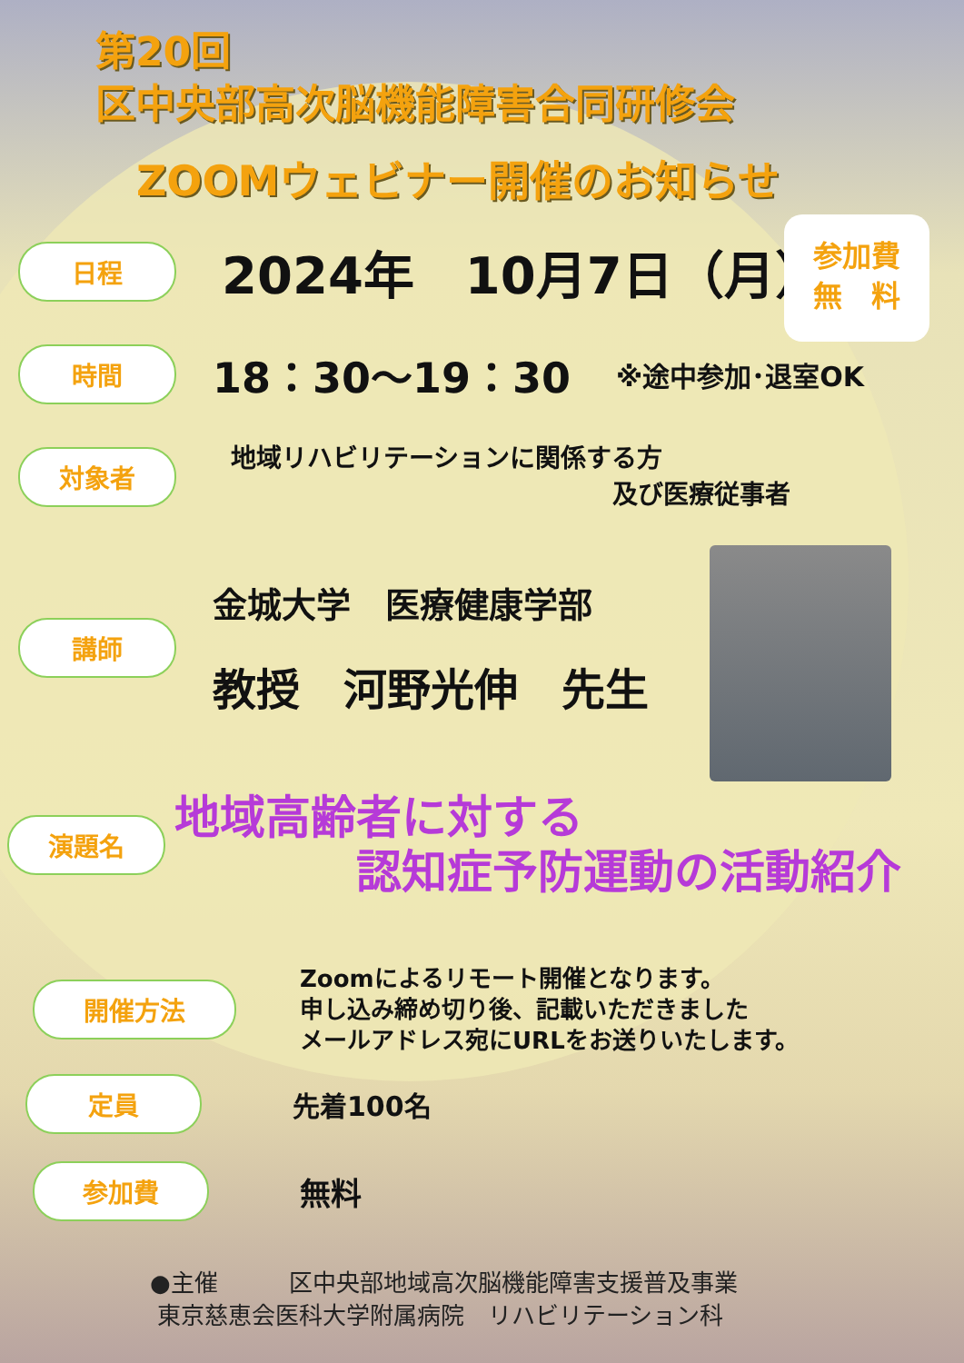第20回
区中央部高次脳機能障害合同研修会
ZOOMウェビナー開催のお知らせ
参加費
無　料
日程
2024年　10月7日（月）
時間
18：30～19：30
※途中参加･退室OK
対象者
地域リハビリテーションに関係する方
及び医療従事者
講師
金城大学　医療健康学部
教授　河野光伸　先生
演題名
地域高齢者に対する
認知症予防運動の活動紹介
開催方法
Zoomによるリモート開催となります。
申し込み締め切り後、記載いただきました
メールアドレス宛にURLをお送りいたします。
定員
先着100名
参加費
無料
●主催　　　区中央部地域高次脳機能障害支援普及事業
東京慈恵会医科大学附属病院　リハビリテーション科